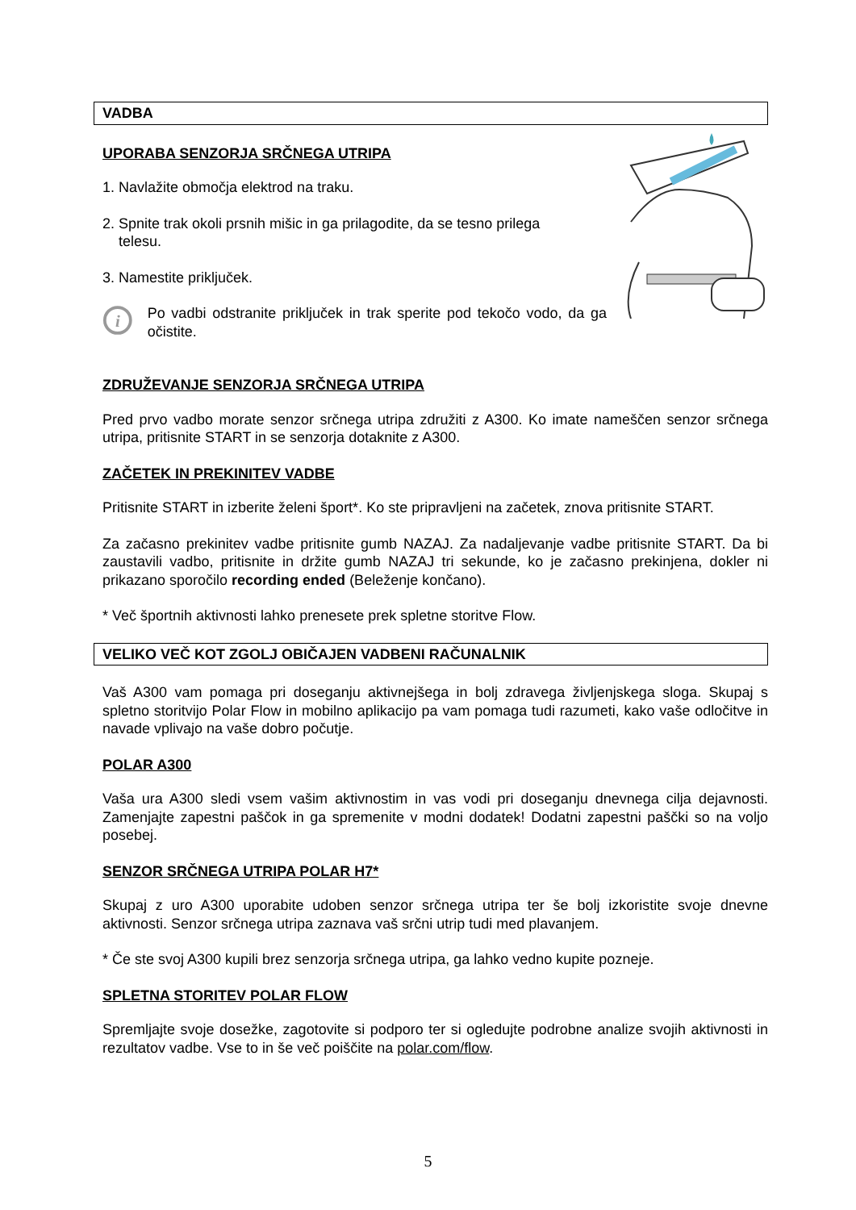VADBA
UPORABA SENZORJA SRČNEGA UTRIPA
1. Navlažite območja elektrod na traku.
2. Spnite trak okoli prsnih mišic in ga prilagodite, da se tesno prilega
telesu.
3. Namestite priključek.
i
Po vadbi odstranite priključek in trak sperite pod tekočo vodo, da ga očistite.
ZDRUŽEVANJE SENZORJA SRČNEGA UTRIPA
Pred prvo vadbo morate senzor srčnega utripa združiti z A300. Ko imate nameščen senzor srčnega utripa, pritisnite START in se senzorja dotaknite z A300.
ZAČETEK IN PREKINITEV VADBE
Pritisnite START in izberite želeni šport*. Ko ste pripravljeni na začetek, znova pritisnite START.
Za začasno prekinitev vadbe pritisnite gumb NAZAJ. Za nadaljevanje vadbe pritisnite START. Da bi zaustavili vadbo, pritisnite in držite gumb NAZAJ tri sekunde, ko je začasno prekinjena, dokler ni prikazano sporočilo recording ended (Beleženje končano).
* Več športnih aktivnosti lahko prenesete prek spletne storitve Flow.
VELIKO VEČ KOT ZGOLJ OBIČAJEN VADBENI RAČUNALNIK
Vaš A300 vam pomaga pri doseganju aktivnejšega in bolj zdravega življenjskega sloga. Skupaj s spletno storitvijo Polar Flow in mobilno aplikacijo pa vam pomaga tudi razumeti, kako vaše odločitve in navade vplivajo na vaše dobro počutje.
POLAR A300
Vaša ura A300 sledi vsem vašim aktivnostim in vas vodi pri doseganju dnevnega cilja dejavnosti. Zamenjajte zapestni paščok in ga spremenite v modni dodatek! Dodatni zapestni paščki so na voljo posebej.
SENZOR SRČNEGA UTRIPA POLAR H7*
Skupaj z uro A300 uporabite udoben senzor srčnega utripa ter še bolj izkoristite svoje dnevne aktivnosti. Senzor srčnega utripa zaznava vaš srčni utrip tudi med plavanjem.
* Če ste svoj A300 kupili brez senzorja srčnega utripa, ga lahko vedno kupite pozneje.
SPLETNA STORITEV POLAR FLOW
Spremljajte svoje dosežke, zagotovite si podporo ter si ogledujte podrobne analize svojih aktivnosti in rezultatov vadbe. Vse to in še več poiščite na polar.com/flow.
5